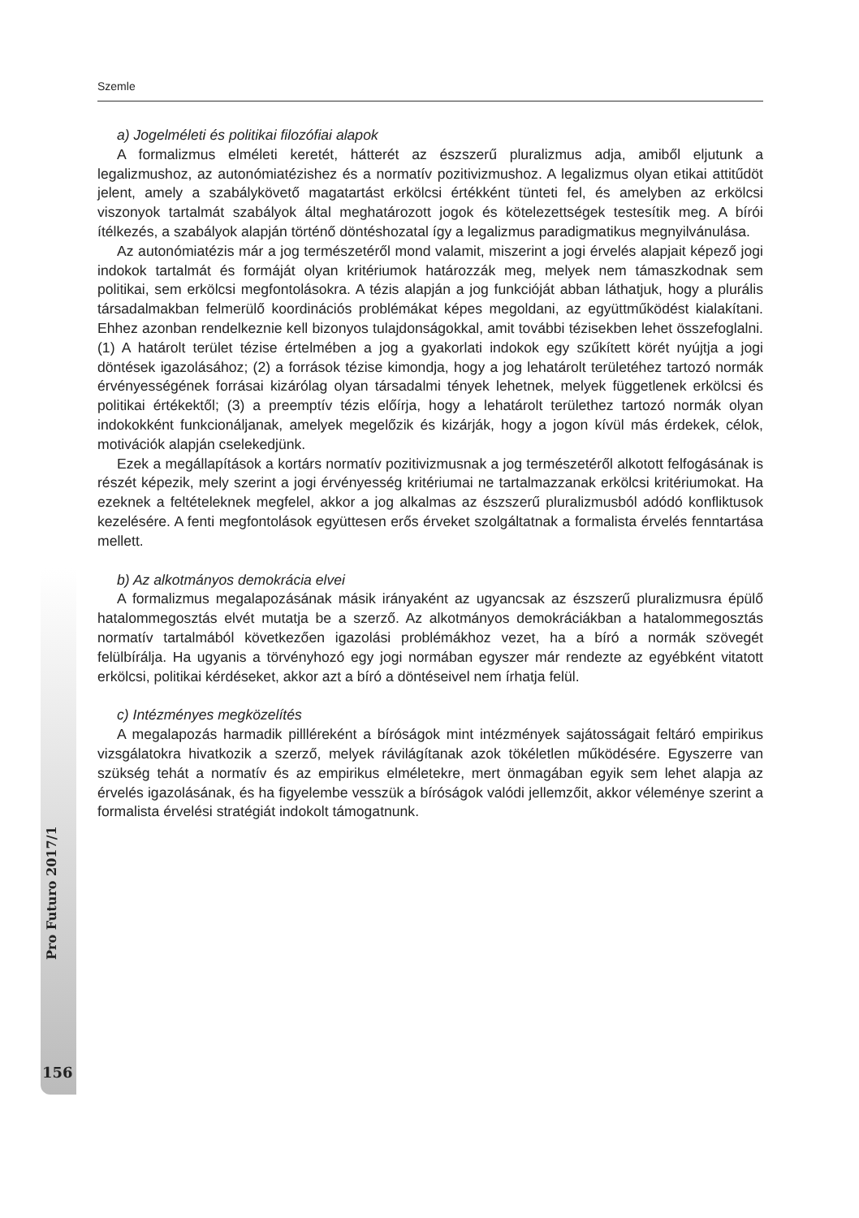Szemle
a) Jogelméleti és politikai filozófiai alapok
A formalizmus elméleti keretét, hátterét az észszerű pluralizmus adja, amiből eljutunk a legalizmushoz, az autonómiatézishez és a normatív pozitivizmushoz. A legalizmus olyan etikai attitűdöt jelent, amely a szabálykövető magatartást erkölcsi értékként tünteti fel, és amelyben az erkölcsi viszonyok tartalmát szabályok által meghatározott jogok és kötelezettségek testesítik meg. A bírói ítélkezés, a szabályok alapján történő döntéshozatal így a legalizmus paradigmatikus megnyilvánulása.
Az autonómiatézis már a jog természetéről mond valamit, miszerint a jogi érvelés alapjait képező jogi indokok tartalmát és formáját olyan kritériumok határozzák meg, melyek nem támaszkodnak sem politikai, sem erkölcsi megfontolásokra. A tézis alapján a jog funkcióját abban láthatjuk, hogy a plurális társadalmakban felmerülő koordinációs problémákat képes megoldani, az együttműködést kialakítani. Ehhez azonban rendelkeznie kell bizonyos tulajdonságokkal, amit további tézisekben lehet összefoglalni. (1) A határolt terület tézise értelmében a jog a gyakorlati indokok egy szűkített körét nyújtja a jogi döntések igazolásához; (2) a források tézise kimondja, hogy a jog lehatárolt területéhez tartozó normák érvényességének forrásai kizárólag olyan társadalmi tények lehetnek, melyek függetlenek erkölcsi és politikai értékektől; (3) a preemptív tézis előírja, hogy a lehatárolt területhez tartozó normák olyan indokokként funkcionáljanak, amelyek megelőzik és kizárják, hogy a jogon kívül más érdekek, célok, motivációk alapján cselekedjünk.
Ezek a megállapítások a kortárs normatív pozitivizmusnak a jog természetéről alkotott felfogásának is részét képezik, mely szerint a jogi érvényesség kritériumai ne tartalmazzanak erkölcsi kritériumokat. Ha ezeknek a feltételeknek megfelel, akkor a jog alkalmas az észszerű pluralizmusból adódó konfliktusok kezelésére. A fenti megfontolások együttesen erős érveket szolgáltatnak a formalista érvelés fenntartása mellett.
b) Az alkotmányos demokrácia elvei
A formalizmus megalapozásának másik irányaként az ugyancsak az észszerű pluralizmusra épülő hatalommegosztás elvét mutatja be a szerző. Az alkotmányos demokráciákban a hatalommegosztás normatív tartalmából következően igazolási problémákhoz vezet, ha a bíró a normák szövegét felülbírálja. Ha ugyanis a törvényhozó egy jogi normában egyszer már rendezte az egyébként vitatott erkölcsi, politikai kérdéseket, akkor azt a bíró a döntéseivel nem írhatja felül.
c) Intézményes megközelítés
A megalapozás harmadik pillléreként a bíróságok mint intézmények sajátosságait feltáró empirikus vizsgálatokra hivatkozik a szerző, melyek rávilágítanak azok tökéletlen működésére. Egyszerre van szükség tehát a normatív és az empirikus elméletekre, mert önmagában egyik sem lehet alapja az érvelés igazolásának, és ha figyelembe vesszük a bíróságok valódi jellemzőit, akkor véleménye szerint a formalista érvelési stratégiát indokolt támogatnunk.
Pro Futuro 2017/1
156